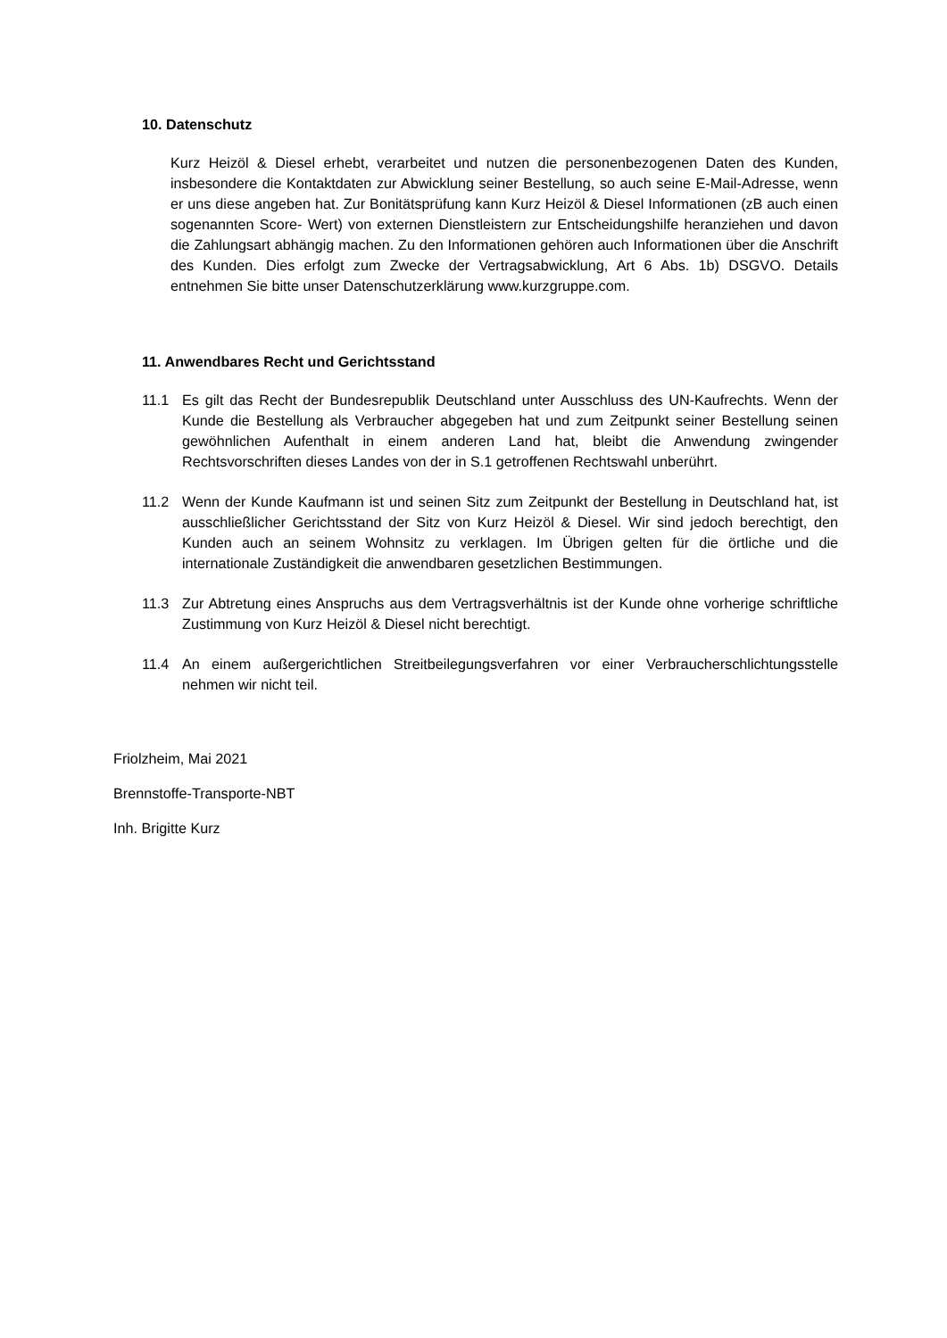10. Datenschutz
Kurz Heizöl & Diesel erhebt, verarbeitet und nutzen die personenbezogenen Daten des Kunden, insbesondere die Kontaktdaten zur Abwicklung seiner Bestellung, so auch seine E-Mail-Adresse, wenn er uns diese angeben hat. Zur Bonitätsprüfung kann Kurz Heizöl & Diesel Informationen (zB auch einen sogenannten Score- Wert) von externen Dienstleistern zur Entscheidungshilfe heranziehen und davon die Zahlungsart abhängig machen. Zu den Informationen gehören auch Informationen über die Anschrift des Kunden. Dies erfolgt zum Zwecke der Vertragsabwicklung, Art 6 Abs. 1b) DSGVO. Details entnehmen Sie bitte unser Datenschutzerklärung www.kurzgruppe.com.
11. Anwendbares Recht und Gerichtsstand
11.1 Es gilt das Recht der Bundesrepublik Deutschland unter Ausschluss des UN-Kaufrechts. Wenn der Kunde die Bestellung als Verbraucher abgegeben hat und zum Zeitpunkt seiner Bestellung seinen gewöhnlichen Aufenthalt in einem anderen Land hat, bleibt die Anwendung zwingender Rechtsvorschriften dieses Landes von der in S.1 getroffenen Rechtswahl unberührt.
11.2 Wenn der Kunde Kaufmann ist und seinen Sitz zum Zeitpunkt der Bestellung in Deutschland hat, ist ausschließlicher Gerichtsstand der Sitz von Kurz Heizöl & Diesel. Wir sind jedoch berechtigt, den Kunden auch an seinem Wohnsitz zu verklagen. Im Übrigen gelten für die örtliche und die internationale Zuständigkeit die anwendbaren gesetzlichen Bestimmungen.
11.3 Zur Abtretung eines Anspruchs aus dem Vertragsverhältnis ist der Kunde ohne vorherige schriftliche Zustimmung von Kurz Heizöl & Diesel nicht berechtigt.
11.4 An einem außergerichtlichen Streitbeilegungsverfahren vor einer Verbraucherschlichtungsstelle nehmen wir nicht teil.
Friolzheim, Mai 2021
Brennstoffe-Transporte-NBT
Inh. Brigitte Kurz